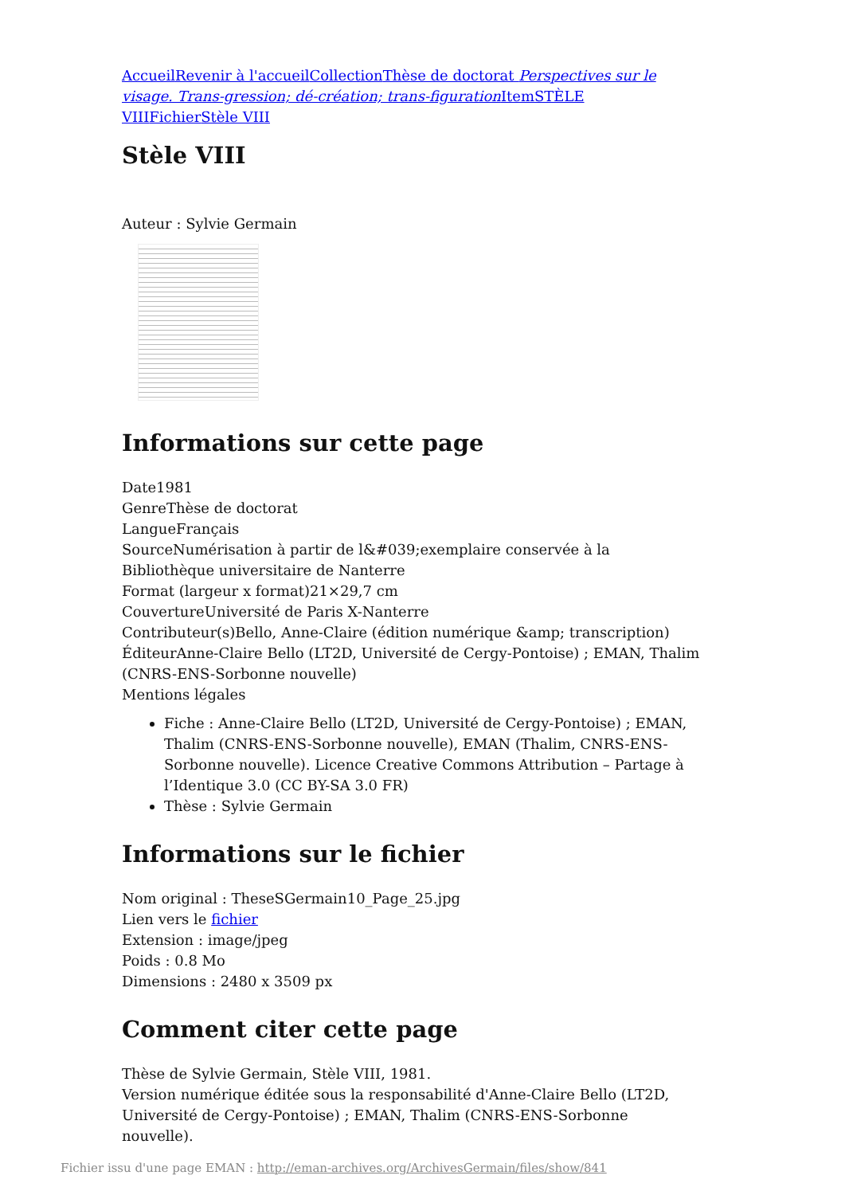Accueil Revenir à l'accueil Collection Thèse de doctorat Perspectives sur le visage. Trans-gression; dé-création; trans-figuration Item STÈLE VIII Fichier Stèle VIII
Stèle VIII
Auteur : Sylvie Germain
Informations sur cette page
Date1981
GenreThèse de doctorat
LangueFrançais
SourceNumérisation à partir de l&#039;exemplaire conservée à la Bibliothèque universitaire de Nanterre
Format (largeur x format)21×29,7 cm
CouvertureUniversité de Paris X-Nanterre
Contributeur(s)Bello, Anne-Claire (édition numérique &amp; transcription)
ÉditeurAnne-Claire Bello (LT2D, Université de Cergy-Pontoise) ; EMAN, Thalim (CNRS-ENS-Sorbonne nouvelle)
Mentions légales
Fiche : Anne-Claire Bello (LT2D, Université de Cergy-Pontoise) ; EMAN, Thalim (CNRS-ENS-Sorbonne nouvelle), EMAN (Thalim, CNRS-ENS-Sorbonne nouvelle). Licence Creative Commons Attribution – Partage à l’Identique 3.0 (CC BY-SA 3.0 FR)
Thèse : Sylvie Germain
Informations sur le fichier
Nom original : TheseSGermain10_Page_25.jpg
Lien vers le fichier
Extension : image/jpeg
Poids : 0.8 Mo
Dimensions : 2480 x 3509 px
Comment citer cette page
Thèse de Sylvie Germain, Stèle VIII, 1981.
Version numérique éditée sous la responsabilité d'Anne-Claire Bello (LT2D, Université de Cergy-Pontoise) ; EMAN, Thalim (CNRS-ENS-Sorbonne nouvelle).
Fichier issu d'une page EMAN : http://eman-archives.org/ArchivesGermain/files/show/841